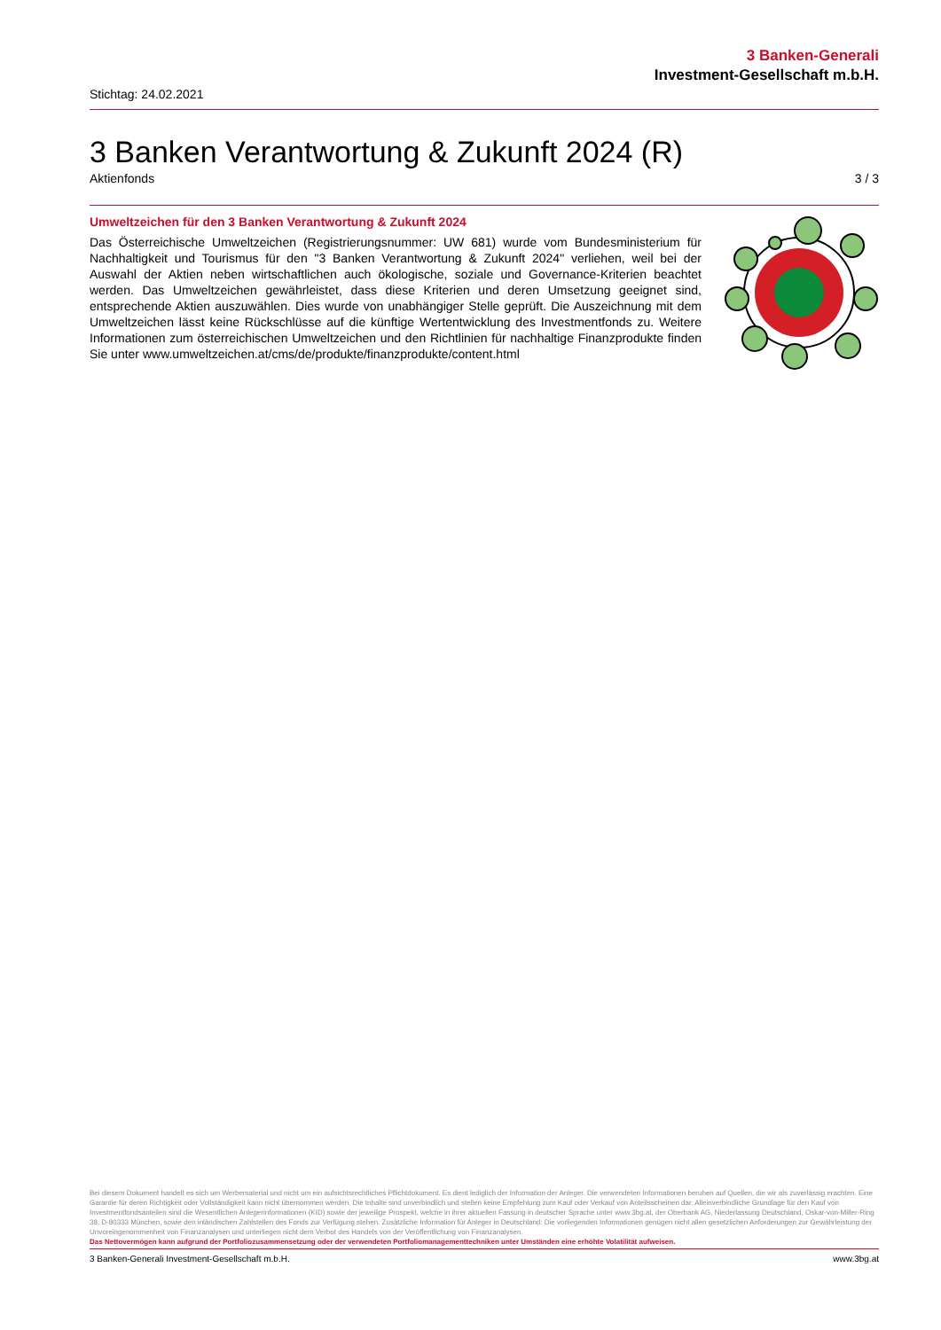3 Banken-Generali
Investment-Gesellschaft m.b.H.
Stichtag: 24.02.2021
3 Banken Verantwortung & Zukunft 2024 (R)
Aktienfonds 3 / 3
Umweltzeichen für den 3 Banken Verantwortung & Zukunft 2024
Das Österreichische Umweltzeichen (Registrierungsnummer: UW 681) wurde vom Bundesministerium für Nachhaltigkeit und Tourismus für den "3 Banken Verantwortung & Zukunft 2024" verliehen, weil bei der Auswahl der Aktien neben wirtschaftlichen auch ökologische, soziale und Governance-Kriterien beachtet werden. Das Umweltzeichen gewährleistet, dass diese Kriterien und deren Umsetzung geeignet sind, entsprechende Aktien auszuwählen. Dies wurde von unabhängiger Stelle geprüft. Die Auszeichnung mit dem Umweltzeichen lässt keine Rückschlüsse auf die künftige Wertentwicklung des Investmentfonds zu. Weitere Informationen zum österreichischen Umweltzeichen und den Richtlinien für nachhaltige Finanzprodukte finden Sie unter www.umweltzeichen.at/cms/de/produkte/finanzprodukte/content.html
Bei diesem Dokument handelt es sich um Werbematerial und nicht um ein aufsichtsrechtliches Pflichtdokument. Es dient lediglich der Information der Anleger. Die verwendeten Informationen beruhen auf Quellen, die wir als zuverlässig erachten. Eine Garantie für deren Richtigkeit oder Vollständigkeit kann nicht übernommen werden. Die Inhalte sind unverbindlich und stellen keine Empfehlung zum Kauf oder Verkauf von Anteilsscheinen dar. Alleinverbindliche Grundlage für den Kauf von Investmentfondsanteilen sind die Wesentlichen Anlegerinformationen (KID) sowie der jeweilige Prospekt, welche in ihrer aktuellen Fassung in deutscher Sprache unter www.3bg.at, der Oberbank AG, Niederlassung Deutschland, Oskar-von-Miller-Ring 38, D-80333 München, sowie den inländischen Zahlstellen des Fonds zur Verfügung stehen. Zusätzliche Information für Anleger in Deutschland: Die vorliegenden Informationen genügen nicht allen gesetzlichen Anforderungen zur Gewährleistung der Unvoreingenommenheit von Finanzanalysen und unterliegen nicht dem Verbot des Handels von der Veröffentlichung von Finanzanalysen.
Das Nettovermögen kann aufgrund der Portfoliozusammensetzung oder der verwendeten Portfoliomanagementtechniken unter Umständen eine erhöhte Volatilität aufweisen.
3 Banken-Generali Investment-Gesellschaft m.b.H. www.3bg.at